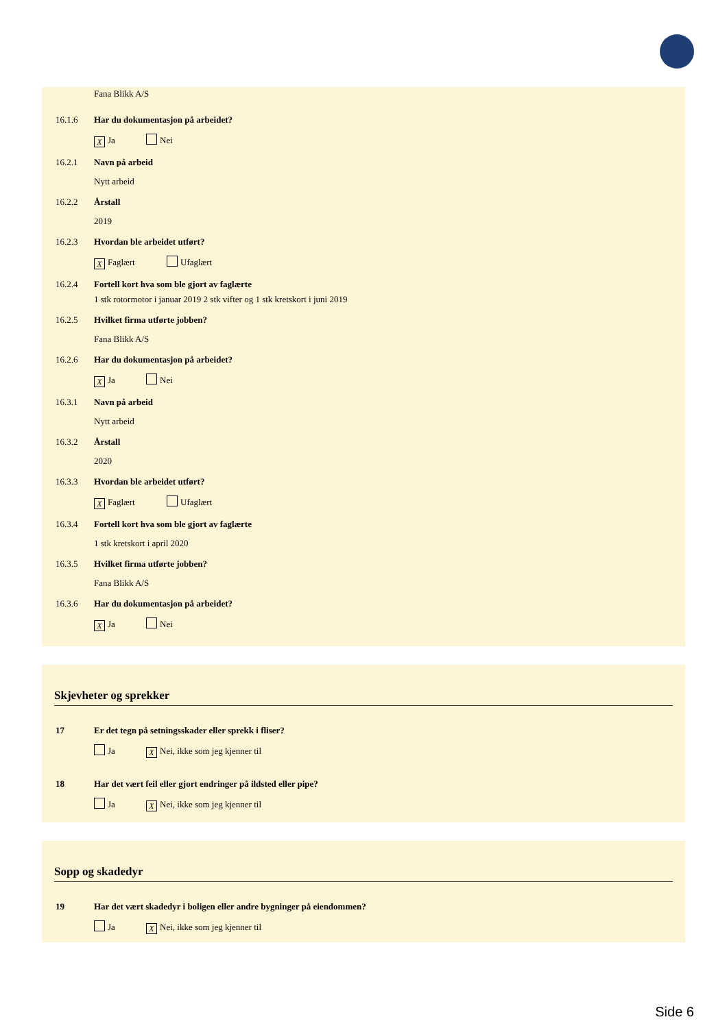Fana Blikk A/S
16.1.6 Har du dokumentasjon på arbeidet?
X Ja Nei
16.2.1 Navn på arbeid
Nytt arbeid
16.2.2 Årstall
2019
16.2.3 Hvordan ble arbeidet utført?
X Faglært Ufaglært
16.2.4 Fortell kort hva som ble gjort av faglærte
1 stk rotormotor i januar 2019 2 stk vifter og 1 stk kretskort i juni 2019
16.2.5 Hvilket firma utførte jobben?
Fana Blikk A/S
16.2.6 Har du dokumentasjon på arbeidet?
X Ja Nei
16.3.1 Navn på arbeid
Nytt arbeid
16.3.2 Årstall
2020
16.3.3 Hvordan ble arbeidet utført?
X Faglært Ufaglært
16.3.4 Fortell kort hva som ble gjort av faglærte
1 stk kretskort i april 2020
16.3.5 Hvilket firma utførte jobben?
Fana Blikk A/S
16.3.6 Har du dokumentasjon på arbeidet?
X Ja Nei
Skjevheter og sprekker
17 Er det tegn på setningsskader eller sprekk i fliser?
Ja X Nei, ikke som jeg kjenner til
18 Har det vært feil eller gjort endringer på ildsted eller pipe?
Ja X Nei, ikke som jeg kjenner til
Sopp og skadedyr
19 Har det vært skadedyr i boligen eller andre bygninger på eiendommen?
Ja X Nei, ikke som jeg kjenner til
Side 6